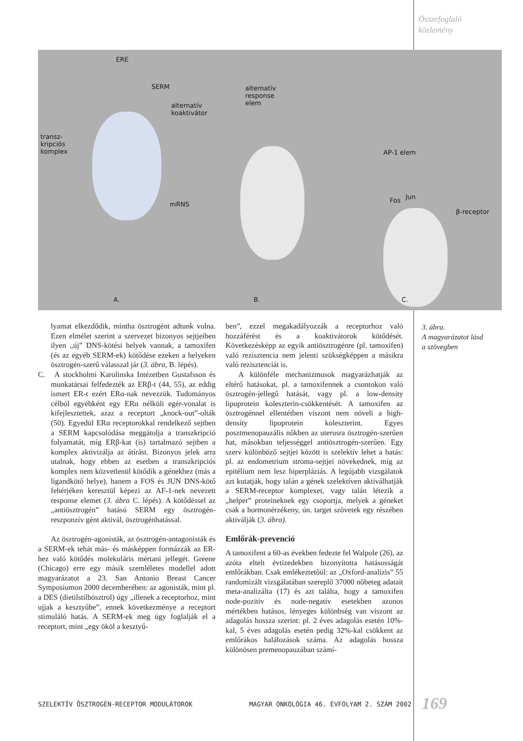Összefoglaló
közlemény
ERE
SERM
alternatív
koaktivátor
transz-
kripciós
komplex
mRNS
alternatív
response
elem
AP-1 elem
Fos Jun
β-receptor
A. B. C.
lyamat elkezdődik, mintha ösztrogént adtunk volna. Ezen elmélet szerint a szervezet bizonyos sejtjeiben ilyen „új” DNS-kötési helyek vannak, a tamoxifen (és az egyéb SERM-ek) kötődése ezeken a helyeken ösztrogén-szerű válasszal jár (3. ábra, B. lépés).
C. A stockholmi Karolinska Intézetben Gustafsson és munkatársai felfedezték az ERβ-t (44, 55), az eddig ismert ER-t ezért ERα-nak nevezzük. Tudományos célból egyébként egy ERα nélküli egér-vonalat is kifejlesztettek, azaz a receptort „knock-out”-olták (50). Egyedül ERα receptorokkal rendelkező sejtben a SERM kapcsolódása meggátolja a transzkripció folyamatát, míg ERβ-kat (is) tartalmazó sejtben a komplex aktivizálja az átírást. Bizonyos jelek arra utalnak, hogy ebben az esetben a transzkripciós komplex nem közvetlenül kötődik a génekhez (más a ligandkötő helye), hanem a FOS és JUN DNS-kötő fehérjéken keresztül képezi az AF-1-nek nevezett response elemet (3. ábra C. lépés). A kötődéssel az „antiösztrogén” hatású SERM egy ösztrogén-reszponzív gént aktivál, ösztrogénhatással.
Az ösztrogén-agonisták, az ösztrogén-antagonisták és a SERM-ek tehát más- és másképpen formázzák az ER-hez való kötődés molekuláris mértani jellegét. Greene (Chicago) erre egy másik szemléletes modellel adott magyarázatot a 23. San Antonio Breast Cancer Symposiumon 2000 decemberében: az agonisták, mint pl. a DES (dietilstilbösztrol) úgy „illenek a receptorhoz, mint ujjak a kesztyűbe”, ennek következménye a receptort stimuláló hatás. A SERM-ek meg úgy foglalják el a receptort, mint „egy ököl a kesztyű-
ben”, ezzel megakadályozzák a receptorhoz való hozzáférést és a koaktivátorok kötődését. Következésképp az egyik antiösztrogénre (pl. tamoxifen) való rezisztencia nem jelenti szükségképpen a másikra való rezisztenciát is.
A különféle mechanizmusok magyarázhatják az eltérő hatásokat, pl. a tamoxifennek a csontokon való ösztrogén-jellegű hatását, vagy pl. a low-density lipoprotein koleszterin-csökkentését. A tamoxifen az ösztrogénnel ellentétben viszont nem növeli a high-density lipoprotein koleszterint. Egyes posztmenopauzális nőkben az uterusra ösztrogén-szerűen hat, másokban teljességgel antiösztrogén-szerűen. Egy szerv különböző sejtjei között is szelektív lehet a hatás: pl. az endometrium stroma-sejtjei növekednek, míg az epitélium nem lesz hiperpláziás. A legújabb vizsgálatok azt kutatják, hogy talán a gének szelektíven aktiválhatják a SERM-receptor komplexet, vagy talán létezik a „helper” proteineknek egy csoportja, melyek a géneket csak a hormonérzékeny, ún. target szövetek egy részében aktiválják (3. ábra).
Emlőrák-prevenció
A tamoxifent a 60-as években fedezte fel Walpole (26), az azóta eltelt évtizedekben bizonyította hatásosságát emlőrákban. Csak emlékeztetőül: az „Oxford-analízis” 55 randomizált vizsgálatában szereplő 37000 nőbeteg adatait meta-analizálta (17) és azt találta, hogy a tamoxifen node-pozitív és node-negatív esetekben azonos mértékben hatásos, lényeges különbség van viszont az adagolás hossza szerint: pl. 2 éves adagolás esetén 10%-kal, 5 éves adagolás esetén pedig 32%-kal csökkent az emlőrákos halálozások száma. Az adagolás hossza különösen premenopauzában számí-
3. ábra.
A magyarázatot lásd
a szövegben
SZELEKTÍV ÖSZTROGÉN-RECEPTOR MODULÁTOROK
MAGYAR ONKOLÓGIA 46. ÉVFOLYAM 2. SZÁM 2002
169